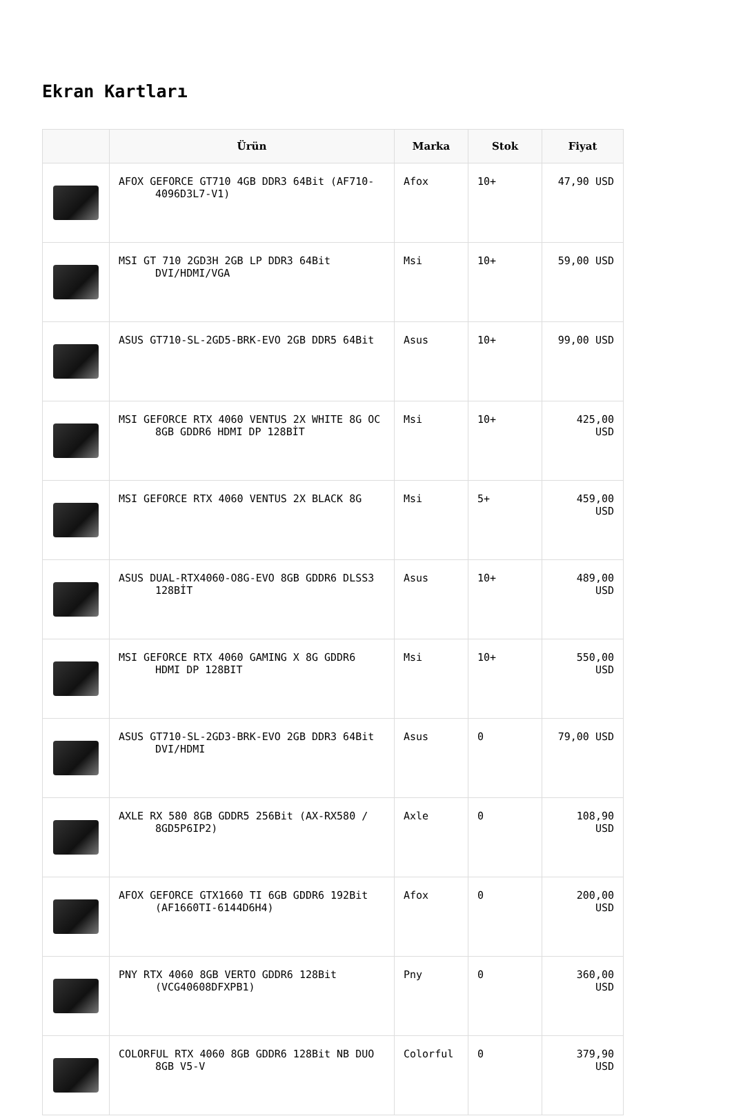Ekran Kartları
| | Ürün | Marka | Stok | Fiyat |
| --- | --- | --- | --- | --- |
| | AFOX GEFORCE GT710 4GB DDR3 64Bit (AF710-4096D3L7-V1) | Afox | 10+ | 47,90 USD |
| | MSI GT 710 2GD3H 2GB LP DDR3 64Bit DVI/HDMI/VGA | Msi | 10+ | 59,00 USD |
| | ASUS GT710-SL-2GD5-BRK-EVO 2GB DDR5 64Bit | Asus | 10+ | 99,00 USD |
| | MSI GEFORCE RTX 4060 VENTUS 2X WHITE 8G OC 8GB GDDR6 HDMI DP 128BİT | Msi | 10+ | 425,00 USD |
| | MSI GEFORCE RTX 4060 VENTUS 2X BLACK 8G | Msi | 5+ | 459,00 USD |
| | ASUS DUAL-RTX4060-O8G-EVO 8GB GDDR6 DLSS3 128BİT | Asus | 10+ | 489,00 USD |
| | MSI GEFORCE RTX 4060 GAMING X 8G GDDR6 HDMI DP 128BIT | Msi | 10+ | 550,00 USD |
| | ASUS GT710-SL-2GD3-BRK-EVO 2GB DDR3 64Bit DVI/HDMI | Asus | 0 | 79,00 USD |
| | AXLE RX 580 8GB GDDR5 256Bit (AX-RX580 / 8GD5P6IP2) | Axle | 0 | 108,90 USD |
| | AFOX GEFORCE GTX1660 TI 6GB GDDR6 192Bit (AF1660TI-6144D6H4) | Afox | 0 | 200,00 USD |
| | PNY RTX 4060 8GB VERTO GDDR6 128Bit (VCG40608DFXPB1) | Pny | 0 | 360,00 USD |
| | COLORFUL RTX 4060 8GB GDDR6 128Bit NB DUO 8GB V5-V | Colorful | 0 | 379,90 USD |